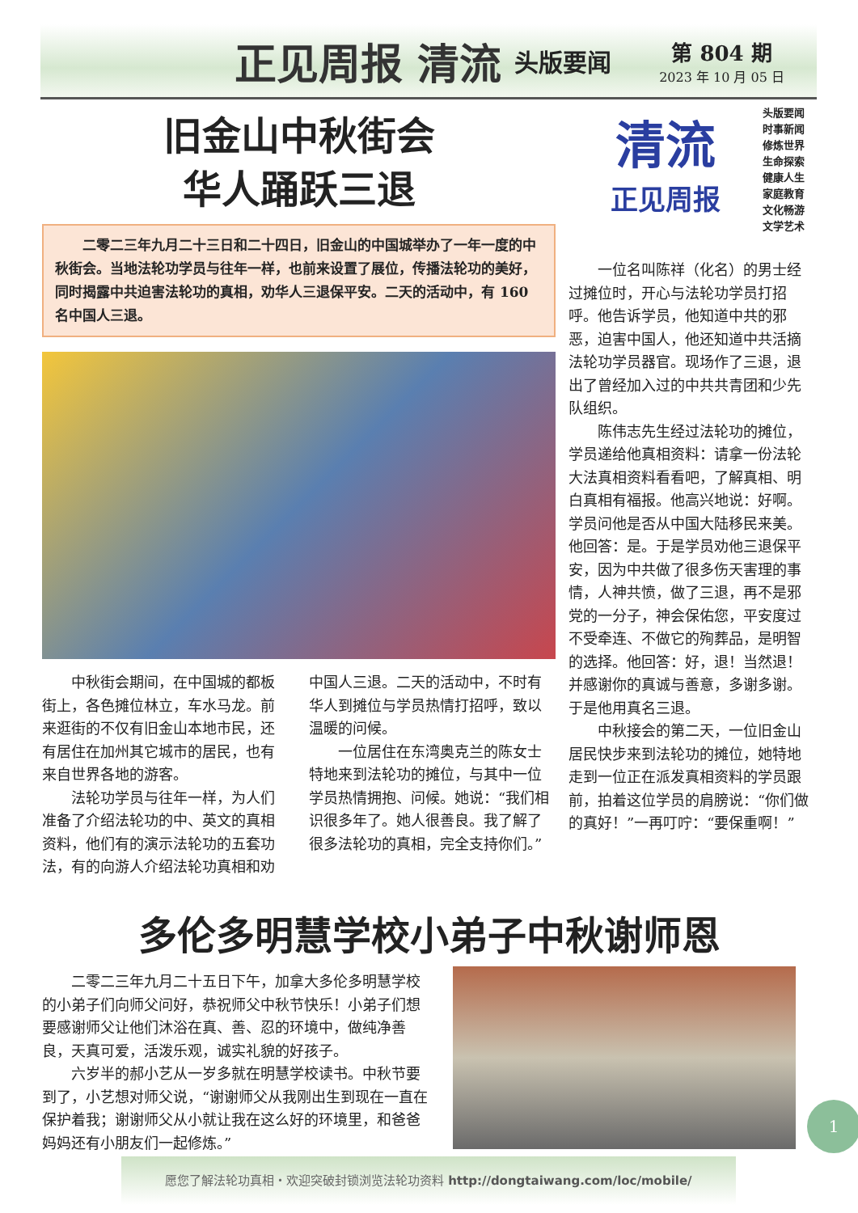正见周报 清流 头版要闻
第 804 期
2023 年 10 月 05 日
旧金山中秋街会
华人踊跃三退
　　二零二三年九月二十三日和二十四日，旧金山的中国城举办了一年一度的中秋街会。当地法轮功学员与往年一样，也前来设置了展位，传播法轮功的美好，同时揭露中共迫害法轮功的真相，劝华人三退保平安。二天的活动中，有 160 名中国人三退。
中秋街会期间，在中国城的都板街上，各色摊位林立，车水马龙。前来逛街的不仅有旧金山本地市民，还有居住在加州其它城市的居民，也有来自世界各地的游客。
法轮功学员与往年一样，为人们准备了介绍法轮功的中、英文的真相资料，他们有的演示法轮功的五套功法，有的向游人介绍法轮功真相和劝中国人三退。二天的活动中，不时有华人到摊位与学员热情打招呼，致以温暖的问候。
一位居住在东湾奥克兰的陈女士特地来到法轮功的摊位，与其中一位学员热情拥抱、问候。她说：“我们相识很多年了。她人很善良。我了解了很多法轮功的真相，完全支持你们。”
清流
正见周报
头版要闻
时事新闻
修炼世界
生命探索
健康人生
家庭教育
文化畅游
文学艺术
一位名叫陈祥（化名）的男士经过摊位时，开心与法轮功学员打招呼。他告诉学员，他知道中共的邪恶，迫害中国人，他还知道中共活摘法轮功学员器官。现场作了三退，退出了曾经加入过的中共共青团和少先队组织。
陈伟志先生经过法轮功的摊位，学员递给他真相资料：请拿一份法轮大法真相资料看看吧，了解真相、明白真相有福报。他高兴地说：好啊。学员问他是否从中国大陆移民来美。他回答：是。于是学员劝他三退保平安，因为中共做了很多伤天害理的事情，人神共愤，做了三退，再不是邪党的一分子，神会保佑您，平安度过不受牵连、不做它的殉葬品，是明智的选择。他回答：好，退！当然退！并感谢你的真诚与善意，多谢多谢。于是他用真名三退。
中秋接会的第二天，一位旧金山居民快步来到法轮功的摊位，她特地走到一位正在派发真相资料的学员跟前，拍着这位学员的肩膀说：“你们做的真好！”一再叮咛：“要保重啊！”
多伦多明慧学校小弟子中秋谢师恩
二零二三年九月二十五日下午，加拿大多伦多明慧学校的小弟子们向师父问好，恭祝师父中秋节快乐！小弟子们想要感谢师父让他们沐浴在真、善、忍的环境中，做纯净善良，天真可爱，活泼乐观，诚实礼貌的好孩子。
六岁半的郝小艺从一岁多就在明慧学校读书。中秋节要到了，小艺想对师父说，“谢谢师父从我刚出生到现在一直在保护着我；谢谢师父从小就让我在这么好的环境里，和爸爸妈妈还有小朋友们一起修炼。”
愿您了解法轮功真相・欢迎突破封锁浏览法轮功资料 http://dongtaiwang.com/loc/mobile/
1